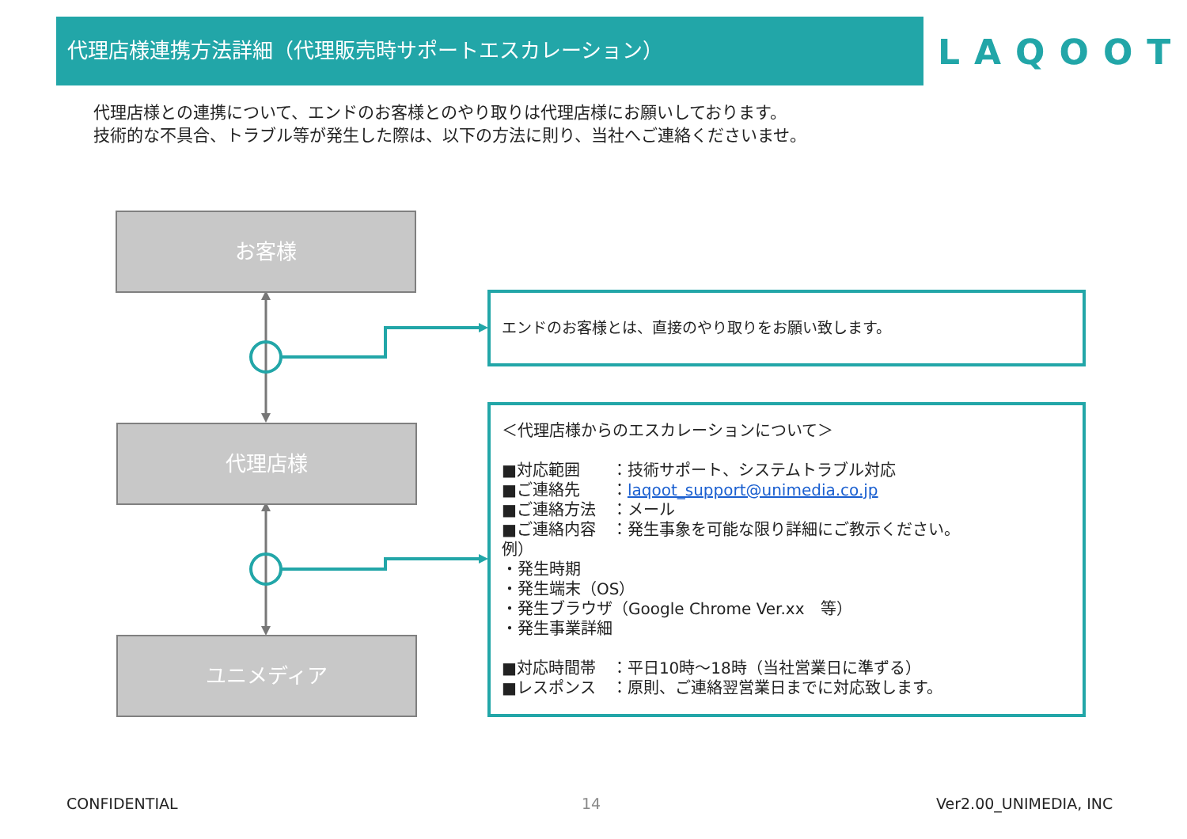代理店様連携方法詳細（代理販売時サポートエスカレーション）
LAQOOT
代理店様との連携について、エンドのお客様とのやり取りは代理店様にお願いしております。
技術的な不具合、トラブル等が発生した際は、以下の方法に則り、当社へご連絡くださいませ。
お客様
代理店様
ユニメディア
エンドのお客様とは、直接のやり取りをお願い致します。
＜代理店様からのエスカレーションについて＞
■対応範囲　　：技術サポート、システムトラブル対応
■ご連絡先　　：laqoot_support@unimedia.co.jp
■ご連絡方法　：メール
■ご連絡内容　：発生事象を可能な限り詳細にご教示ください。
例）
・発生時期
・発生端末（OS）
・発生ブラウザ（Google Chrome Ver.xx　等）
・発生事業詳細
■対応時間帯　：平日10時～18時（当社営業日に準ずる）
■レスポンス　：原則、ご連絡翌営業日までに対応致します。
CONFIDENTIAL 14 Ver2.00_UNIMEDIA, INC